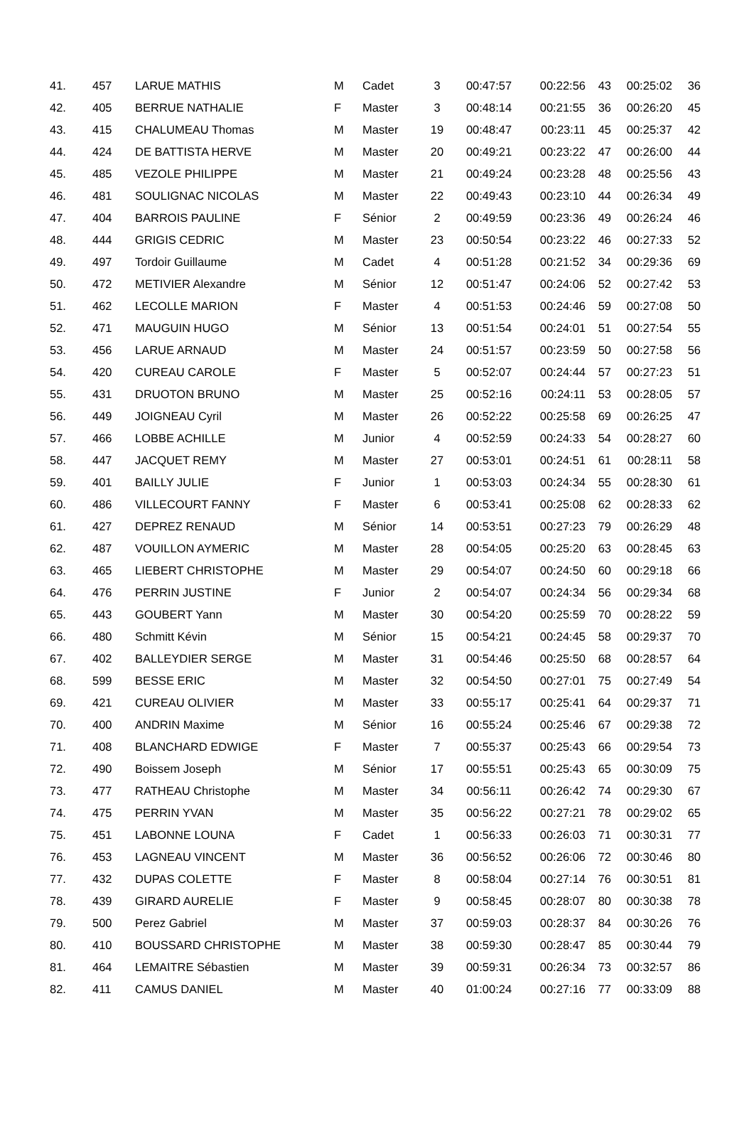| 41. | 457 | LARUE MATHIS | M | Cadet | 3 | 00:47:57 | 00:22:56 | 43 | 00:25:02 | 36 |
| 42. | 405 | BERRUE NATHALIE | F | Master | 3 | 00:48:14 | 00:21:55 | 36 | 00:26:20 | 45 |
| 43. | 415 | CHALUMEAU Thomas | M | Master | 19 | 00:48:47 | 00:23:11 | 45 | 00:25:37 | 42 |
| 44. | 424 | DE BATTISTA HERVE | M | Master | 20 | 00:49:21 | 00:23:22 | 47 | 00:26:00 | 44 |
| 45. | 485 | VEZOLE PHILIPPE | M | Master | 21 | 00:49:24 | 00:23:28 | 48 | 00:25:56 | 43 |
| 46. | 481 | SOULIGNAC NICOLAS | M | Master | 22 | 00:49:43 | 00:23:10 | 44 | 00:26:34 | 49 |
| 47. | 404 | BARROIS PAULINE | F | Sénior | 2 | 00:49:59 | 00:23:36 | 49 | 00:26:24 | 46 |
| 48. | 444 | GRIGIS CEDRIC | M | Master | 23 | 00:50:54 | 00:23:22 | 46 | 00:27:33 | 52 |
| 49. | 497 | Tordoir Guillaume | M | Cadet | 4 | 00:51:28 | 00:21:52 | 34 | 00:29:36 | 69 |
| 50. | 472 | METIVIER Alexandre | M | Sénior | 12 | 00:51:47 | 00:24:06 | 52 | 00:27:42 | 53 |
| 51. | 462 | LECOLLE MARION | F | Master | 4 | 00:51:53 | 00:24:46 | 59 | 00:27:08 | 50 |
| 52. | 471 | MAUGUIN HUGO | M | Sénior | 13 | 00:51:54 | 00:24:01 | 51 | 00:27:54 | 55 |
| 53. | 456 | LARUE ARNAUD | M | Master | 24 | 00:51:57 | 00:23:59 | 50 | 00:27:58 | 56 |
| 54. | 420 | CUREAU CAROLE | F | Master | 5 | 00:52:07 | 00:24:44 | 57 | 00:27:23 | 51 |
| 55. | 431 | DRUOTON BRUNO | M | Master | 25 | 00:52:16 | 00:24:11 | 53 | 00:28:05 | 57 |
| 56. | 449 | JOIGNEAU Cyril | M | Master | 26 | 00:52:22 | 00:25:58 | 69 | 00:26:25 | 47 |
| 57. | 466 | LOBBE ACHILLE | M | Junior | 4 | 00:52:59 | 00:24:33 | 54 | 00:28:27 | 60 |
| 58. | 447 | JACQUET REMY | M | Master | 27 | 00:53:01 | 00:24:51 | 61 | 00:28:11 | 58 |
| 59. | 401 | BAILLY JULIE | F | Junior | 1 | 00:53:03 | 00:24:34 | 55 | 00:28:30 | 61 |
| 60. | 486 | VILLECOURT FANNY | F | Master | 6 | 00:53:41 | 00:25:08 | 62 | 00:28:33 | 62 |
| 61. | 427 | DEPREZ RENAUD | M | Sénior | 14 | 00:53:51 | 00:27:23 | 79 | 00:26:29 | 48 |
| 62. | 487 | VOUILLON AYMERIC | M | Master | 28 | 00:54:05 | 00:25:20 | 63 | 00:28:45 | 63 |
| 63. | 465 | LIEBERT CHRISTOPHE | M | Master | 29 | 00:54:07 | 00:24:50 | 60 | 00:29:18 | 66 |
| 64. | 476 | PERRIN JUSTINE | F | Junior | 2 | 00:54:07 | 00:24:34 | 56 | 00:29:34 | 68 |
| 65. | 443 | GOUBERT Yann | M | Master | 30 | 00:54:20 | 00:25:59 | 70 | 00:28:22 | 59 |
| 66. | 480 | Schmitt Kévin | M | Sénior | 15 | 00:54:21 | 00:24:45 | 58 | 00:29:37 | 70 |
| 67. | 402 | BALLEYDIER SERGE | M | Master | 31 | 00:54:46 | 00:25:50 | 68 | 00:28:57 | 64 |
| 68. | 599 | BESSE ERIC | M | Master | 32 | 00:54:50 | 00:27:01 | 75 | 00:27:49 | 54 |
| 69. | 421 | CUREAU OLIVIER | M | Master | 33 | 00:55:17 | 00:25:41 | 64 | 00:29:37 | 71 |
| 70. | 400 | ANDRIN Maxime | M | Sénior | 16 | 00:55:24 | 00:25:46 | 67 | 00:29:38 | 72 |
| 71. | 408 | BLANCHARD EDWIGE | F | Master | 7 | 00:55:37 | 00:25:43 | 66 | 00:29:54 | 73 |
| 72. | 490 | Boissem Joseph | M | Sénior | 17 | 00:55:51 | 00:25:43 | 65 | 00:30:09 | 75 |
| 73. | 477 | RATHEAU Christophe | M | Master | 34 | 00:56:11 | 00:26:42 | 74 | 00:29:30 | 67 |
| 74. | 475 | PERRIN YVAN | M | Master | 35 | 00:56:22 | 00:27:21 | 78 | 00:29:02 | 65 |
| 75. | 451 | LABONNE LOUNA | F | Cadet | 1 | 00:56:33 | 00:26:03 | 71 | 00:30:31 | 77 |
| 76. | 453 | LAGNEAU VINCENT | M | Master | 36 | 00:56:52 | 00:26:06 | 72 | 00:30:46 | 80 |
| 77. | 432 | DUPAS COLETTE | F | Master | 8 | 00:58:04 | 00:27:14 | 76 | 00:30:51 | 81 |
| 78. | 439 | GIRARD AURELIE | F | Master | 9 | 00:58:45 | 00:28:07 | 80 | 00:30:38 | 78 |
| 79. | 500 | Perez Gabriel | M | Master | 37 | 00:59:03 | 00:28:37 | 84 | 00:30:26 | 76 |
| 80. | 410 | BOUSSARD CHRISTOPHE | M | Master | 38 | 00:59:30 | 00:28:47 | 85 | 00:30:44 | 79 |
| 81. | 464 | LEMAITRE Sébastien | M | Master | 39 | 00:59:31 | 00:26:34 | 73 | 00:32:57 | 86 |
| 82. | 411 | CAMUS DANIEL | M | Master | 40 | 01:00:24 | 00:27:16 | 77 | 00:33:09 | 88 |